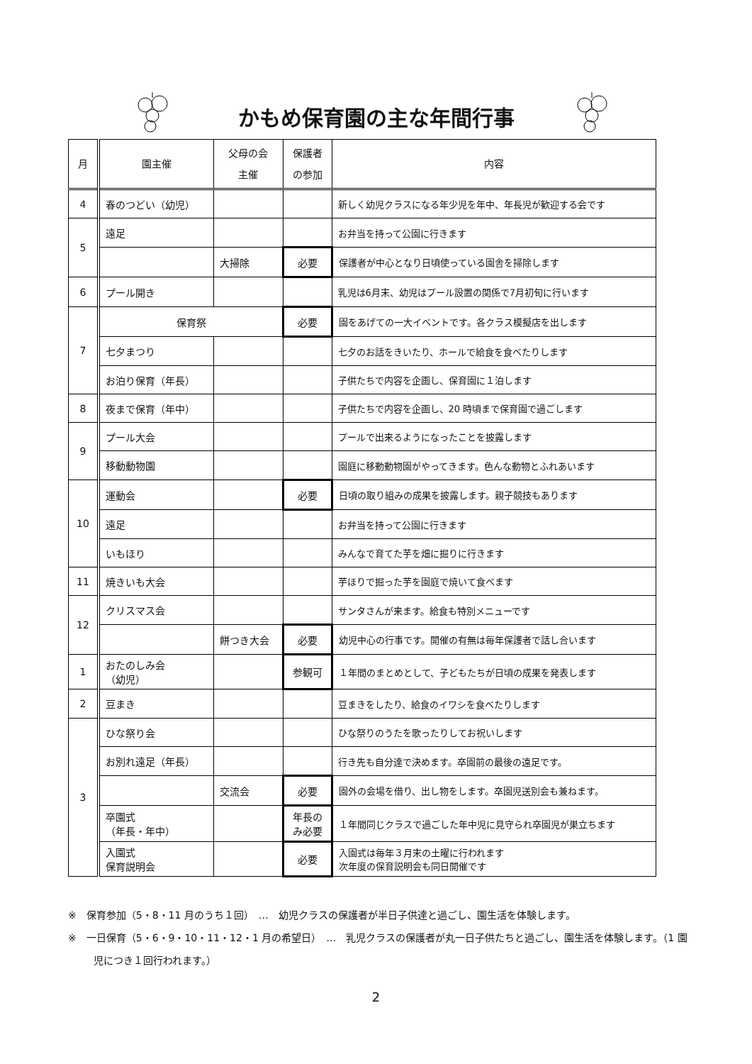かもめ保育園の主な年間行事
| 月 | 園主催 | 父母の会 主催 | 保護者 の参加 | 内容 |
| --- | --- | --- | --- | --- |
| 4 | 春のつどい（幼児） | | | 新しく幼児クラスになる年少児を年中、年長児が歓迎する会です |
| 5 | 遠足 | | | お弁当を持って公園に行きます |
| | | 大掃除 | 必要 | 保護者が中心となり日頃使っている園舎を掃除します |
| 6 | プール開き | | | 乳児は6月末、幼児はプール設置の関係で7月初旬に行います |
| 7 | 保育祭 | | 必要 | 園をあげての一大イベントです。各クラス模擬店を出します |
| | 七夕まつり | | | 七夕のお話をきいたり、ホールで給食を食べたりします |
| | お泊り保育（年長） | | | 子供たちで内容を企画し、保育園に１泊します |
| 8 | 夜まで保育（年中） | | | 子供たちで内容を企画し、20 時頃まで保育園で過ごします |
| 9 | プール大会 | | | プールで出来るようになったことを披露します |
| | 移動動物園 | | | 園庭に移動動物園がやってきます。色んな動物とふれあいます |
| 10 | 運動会 | | 必要 | 日頃の取り組みの成果を披露します。親子競技もあります |
| | 遠足 | | | お弁当を持って公園に行きます |
| | いもほり | | | みんなで育てた芋を畑に掘りに行きます |
| 11 | 焼きいも大会 | | | 芋ほりで掘った芋を園庭で焼いて食べます |
| 12 | クリスマス会 | | | サンタさんが来ます。給食も特別メニューです |
| | | 餅つき大会 | 必要 | 幼児中心の行事です。開催の有無は毎年保護者で話し合います |
| 1 | おたのしみ会 （幼児） | | 参観可 | １年間のまとめとして、子どもたちが日頃の成果を発表します |
| 2 | 豆まき | | | 豆まきをしたり、給食のイワシを食べたりします |
| 3 | ひな祭り会 | | | ひな祭りのうたを歌ったりしてお祝いします |
| | お別れ遠足（年長） | | | 行き先も自分達で決めます。卒園前の最後の遠足です。 |
| | | 交流会 | 必要 | 園外の会場を借り、出し物をします。卒園児送別会も兼ねます。 |
| | 卒園式 （年長・年中） | | 年長の み必要 | １年間同じクラスで過ごした年中児に見守られ卒園児が巣立ちます |
| | 入園式 保育説明会 | | 必要 | 入園式は毎年３月末の土曜に行われます 次年度の保育説明会も同日開催です |
※　保育参加（5・8・11 月のうち１回）　…　幼児クラスの保護者が半日子供達と過ごし、園生活を体験します。
※　一日保育（5・6・9・10・11・12・1 月の希望日）　…　乳児クラスの保護者が丸一日子供たちと過ごし、園生活を体験します。（1 園児につき１回行われます。）
2